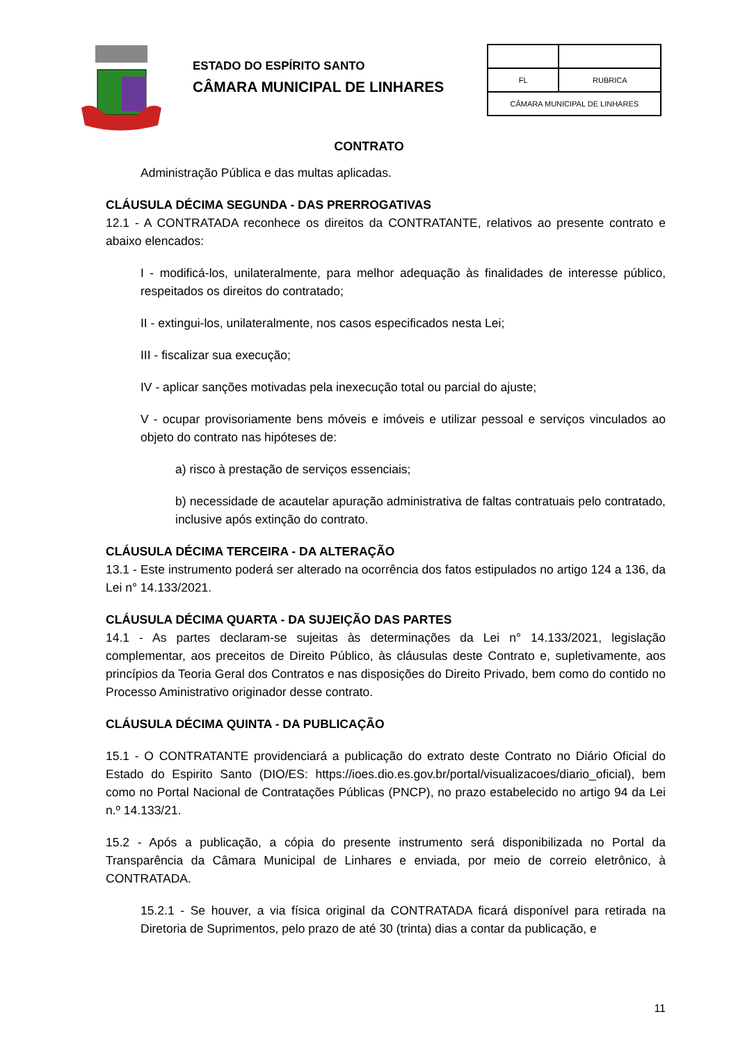ESTADO DO ESPÍRITO SANTO
CÂMARA MUNICIPAL DE LINHARES
| FL | RUBRICA |
| CÂMARA MUNICIPAL DE LINHARES | |
CONTRATO
Administração Pública e das multas aplicadas.
CLÁUSULA DÉCIMA SEGUNDA - DAS PRERROGATIVAS
12.1 - A CONTRATADA reconhece os direitos da CONTRATANTE, relativos ao presente contrato e abaixo elencados:
I - modificá-los, unilateralmente, para melhor adequação às finalidades de interesse público, respeitados os direitos do contratado;
II - extingui-los, unilateralmente, nos casos especificados nesta Lei;
III - fiscalizar sua execução;
IV - aplicar sanções motivadas pela inexecução total ou parcial do ajuste;
V - ocupar provisoriamente bens móveis e imóveis e utilizar pessoal e serviços vinculados ao objeto do contrato nas hipóteses de:
a) risco à prestação de serviços essenciais;
b) necessidade de acautelar apuração administrativa de faltas contratuais pelo contratado, inclusive após extinção do contrato.
CLÁUSULA DÉCIMA TERCEIRA - DA ALTERAÇÃO
13.1 - Este instrumento poderá ser alterado na ocorrência dos fatos estipulados no artigo 124 a 136, da Lei n° 14.133/2021.
CLÁUSULA DÉCIMA QUARTA - DA SUJEIÇÃO DAS PARTES
14.1 - As partes declaram-se sujeitas às determinações da Lei n° 14.133/2021, legislação complementar, aos preceitos de Direito Público, às cláusulas deste Contrato e, supletivamente, aos princípios da Teoria Geral dos Contratos e nas disposições do Direito Privado, bem como do contido no Processo Aministrativo originador desse contrato.
CLÁUSULA DÉCIMA QUINTA - DA PUBLICAÇÃO
15.1 - O CONTRATANTE providenciará a publicação do extrato deste Contrato no Diário Oficial do Estado do Espirito Santo (DIO/ES: https://ioes.dio.es.gov.br/portal/visualizacoes/diario_oficial), bem como no Portal Nacional de Contratações Públicas (PNCP), no prazo estabelecido no artigo 94 da Lei n.º 14.133/21.
15.2 - Após a publicação, a cópia do presente instrumento será disponibilizada no Portal da Transparência da Câmara Municipal de Linhares e enviada, por meio de correio eletrônico, à CONTRATADA.
15.2.1 - Se houver, a via física original da CONTRATADA ficará disponível para retirada na Diretoria de Suprimentos, pelo prazo de até 30 (trinta) dias a contar da publicação, e
11